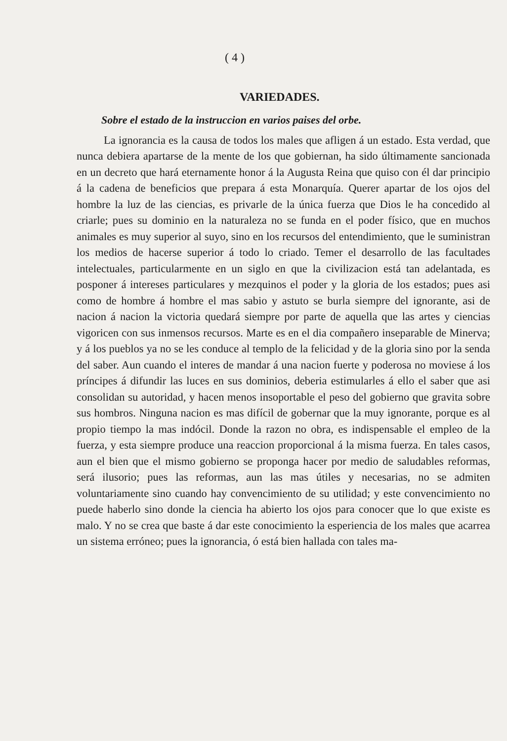( 4 )
VARIEDADES.
Sobre el estado de la instruccion en varios paises del orbe.
La ignorancia es la causa de todos los males que afligen á un estado. Esta verdad, que nunca debiera apartarse de la mente de los que gobiernan, ha sido últimamente sancionada en un decreto que hará eternamente honor á la Augusta Reina que quiso con él dar principio á la cadena de beneficios que prepara á esta Monarquía. Querer apartar de los ojos del hombre la luz de las ciencias, es privarle de la única fuerza que Dios le ha concedido al criarle; pues su dominio en la naturaleza no se funda en el poder físico, que en muchos animales es muy superior al suyo, sino en los recursos del entendimiento, que le suministran los medios de hacerse superior á todo lo criado. Temer el desarrollo de las facultades intelectuales, particularmente en un siglo en que la civilizacion está tan adelantada, es posponer á intereses particulares y mezquinos el poder y la gloria de los estados; pues asi como de hombre á hombre el mas sabio y astuto se burla siempre del ignorante, asi de nacion á nacion la victoria quedará siempre por parte de aquella que las artes y ciencias vigoricen con sus inmensos recursos. Marte es en el dia compañero inseparable de Minerva; y á los pueblos ya no se les conduce al templo de la felicidad y de la gloria sino por la senda del saber. Aun cuando el interes de mandar á una nacion fuerte y poderosa no moviese á los príncipes á difundir las luces en sus dominios, deberia estimularles á ello el saber que asi consolidan su autoridad, y hacen menos insoportable el peso del gobierno que gravita sobre sus hombros. Ninguna nacion es mas difícil de gobernar que la muy ignorante, porque es al propio tiempo la mas indócil. Donde la razon no obra, es indispensable el empleo de la fuerza, y esta siempre produce una reaccion proporcional á la misma fuerza. En tales casos, aun el bien que el mismo gobierno se proponga hacer por medio de saludables reformas, será ilusorio; pues las reformas, aun las mas útiles y necesarias, no se admiten voluntariamente sino cuando hay convencimiento de su utilidad; y este convencimiento no puede haberlo sino donde la ciencia ha abierto los ojos para conocer que lo que existe es malo. Y no se crea que baste á dar este conocimiento la esperiencia de los males que acarrea un sistema erróneo; pues la ignorancia, ó está bien hallada con tales ma-